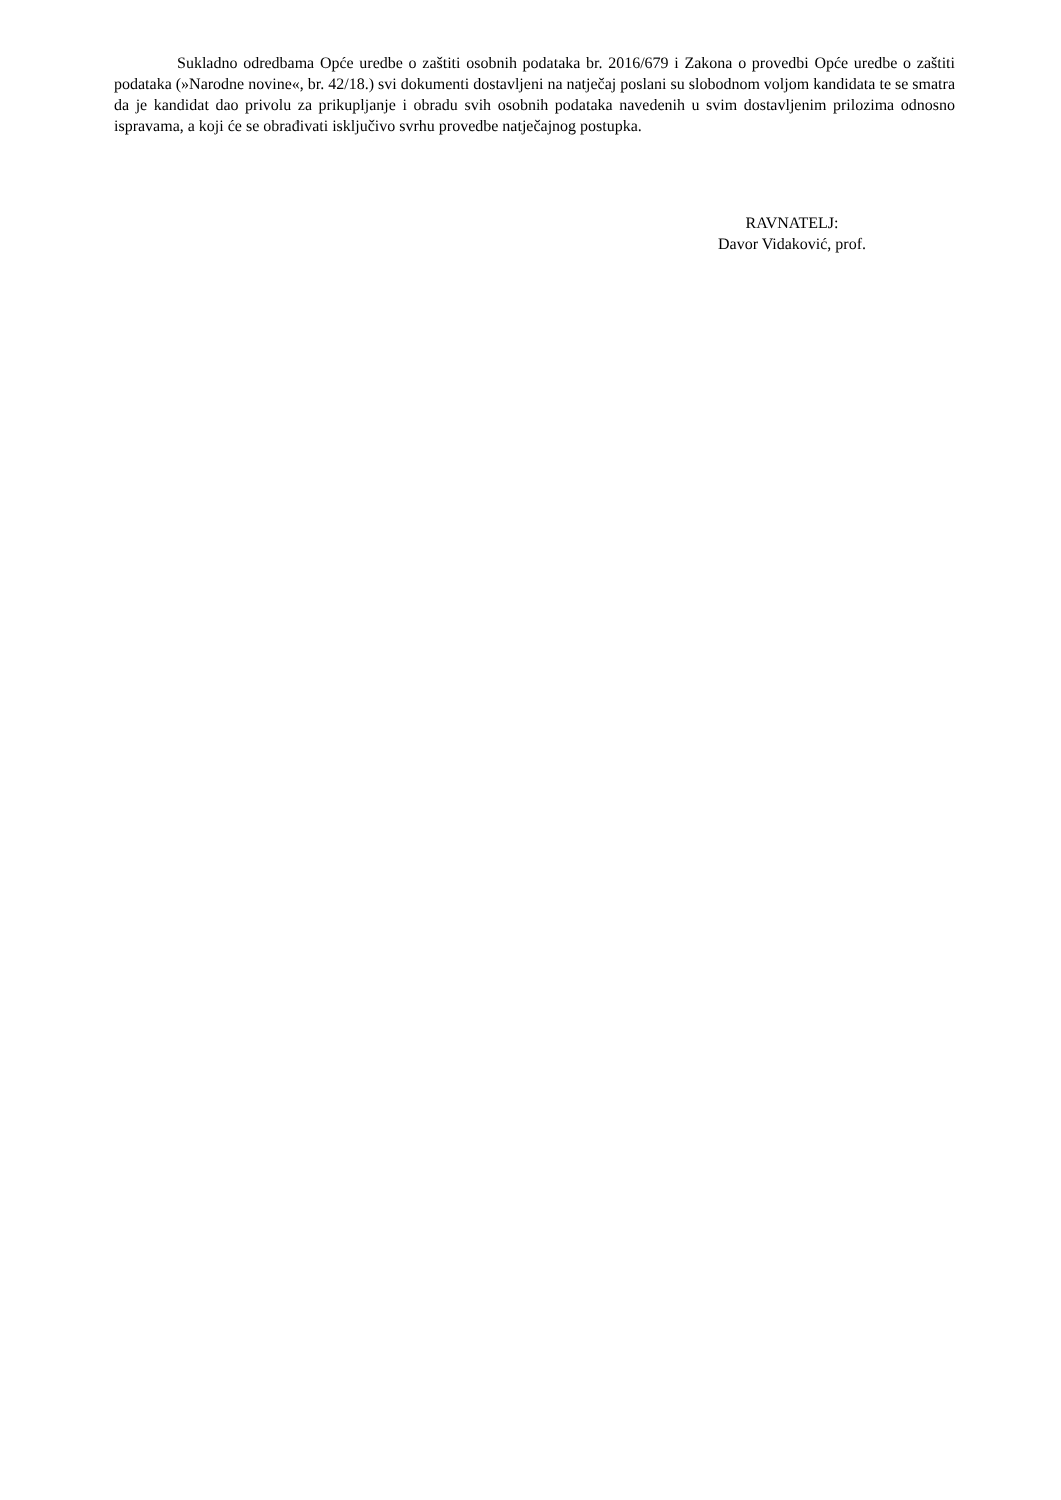Sukladno odredbama Opće uredbe o zaštiti osobnih podataka br. 2016/679 i Zakona o provedbi Opće uredbe o zaštiti podataka (»Narodne novine«, br. 42/18.) svi dokumenti dostavljeni na natječaj poslani su slobodnom voljom kandidata te se smatra da je kandidat dao privolu za prikupljanje i obradu svih osobnih podataka navedenih u svim dostavljenim prilozima odnosno ispravama, a koji će se obrađivati isključivo svrhu provedbe natječajnog postupka.
RAVNATELJ:
Davor Vidaković, prof.